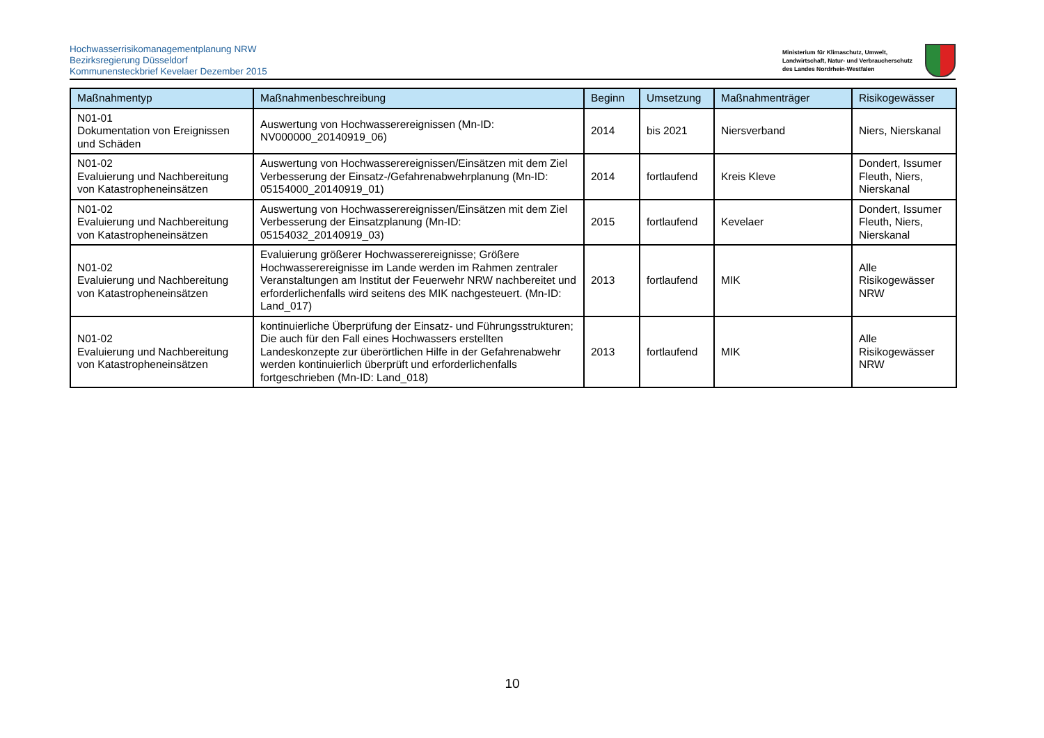Hochwasserrisikomanagementplanung NRW
Bezirksregierung Düsseldorf
Kommunensteckbrief Kevelaer Dezember 2015
Ministerium für Klimaschutz, Umwelt,
Landwirtschaft, Natur- und Verbraucherschutz
des Landes Nordrhein-Westfalen
| Maßnahmentyp | Maßnahmenbeschreibung | Beginn | Umsetzung | Maßnahmenträger | Risikogewässer |
| --- | --- | --- | --- | --- | --- |
| N01-01 Dokumentation von Ereignissen und Schäden | Auswertung von Hochwasserereignissen (Mn-ID: NV000000_20140919_06) | 2014 | bis 2021 | Niersverband | Niers, Nierskanal |
| N01-02 Evaluierung und Nachbereitung von Katastropheneinsätzen | Auswertung von Hochwasserereignissen/Einsätzen mit dem Ziel Verbesserung der Einsatz-/Gefahrenabwehrplanung (Mn-ID: 05154000_20140919_01) | 2014 | fortlaufend | Kreis Kleve | Dondert, Issumer Fleuth, Niers, Nierskanal |
| N01-02 Evaluierung und Nachbereitung von Katastropheneinsätzen | Auswertung von Hochwasserereignissen/Einsätzen mit dem Ziel Verbesserung der Einsatzplanung (Mn-ID: 05154032_20140919_03) | 2015 | fortlaufend | Kevelaer | Dondert, Issumer Fleuth, Niers, Nierskanal |
| N01-02 Evaluierung und Nachbereitung von Katastropheneinsätzen | Evaluierung größerer Hochwasserereignisse; Größere Hochwasserereignisse im Lande werden im Rahmen zentraler Veranstaltungen am Institut der Feuerwehr NRW nachbereitet und erforderlichenfalls wird seitens des MIK nachgesteuert. (Mn-ID: Land_017) | 2013 | fortlaufend | MIK | Alle Risikogewässer NRW |
| N01-02 Evaluierung und Nachbereitung von Katastropheneinsätzen | kontinuierliche Überprüfung der Einsatz- und Führungsstrukturen; Die auch für den Fall eines Hochwassers erstellten Landeskonzepte zur überörtlichen Hilfe in der Gefahrenabwehr werden kontinuierlich überprüft und erforderlichenfalls fortgeschrieben (Mn-ID: Land_018) | 2013 | fortlaufend | MIK | Alle Risikogewässer NRW |
10